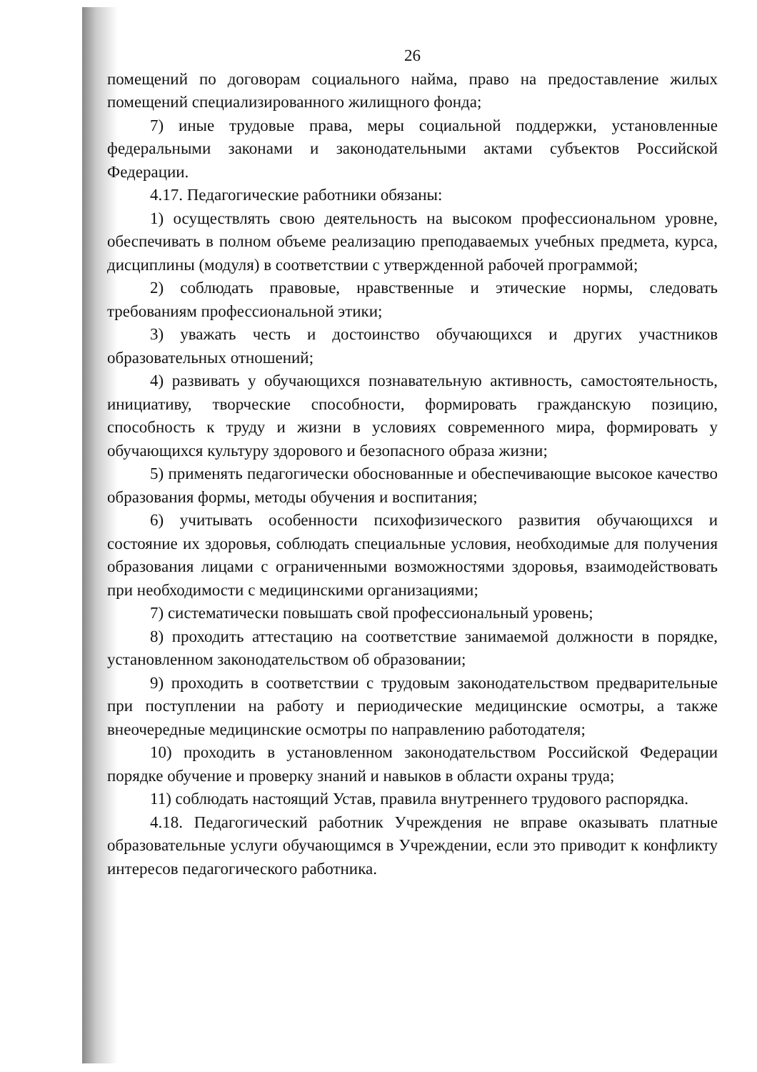26
помещений по договорам социального найма, право на предоставление жилых помещений специализированного жилищного фонда;
7) иные трудовые права, меры социальной поддержки, установленные федеральными законами и законодательными актами субъектов Российской Федерации.
4.17. Педагогические работники обязаны:
1) осуществлять свою деятельность на высоком профессиональном уровне, обеспечивать в полном объеме реализацию преподаваемых учебных предмета, курса, дисциплины (модуля) в соответствии с утвержденной рабочей программой;
2) соблюдать правовые, нравственные и этические нормы, следовать требованиям профессиональной этики;
3) уважать честь и достоинство обучающихся и других участников образовательных отношений;
4) развивать у обучающихся познавательную активность, самостоятельность, инициативу, творческие способности, формировать гражданскую позицию, способность к труду и жизни в условиях современного мира, формировать у обучающихся культуру здорового и безопасного образа жизни;
5) применять педагогически обоснованные и обеспечивающие высокое качество образования формы, методы обучения и воспитания;
6) учитывать особенности психофизического развития обучающихся и состояние их здоровья, соблюдать специальные условия, необходимые для получения образования лицами с ограниченными возможностями здоровья, взаимодействовать при необходимости с медицинскими организациями;
7) систематически повышать свой профессиональный уровень;
8) проходить аттестацию на соответствие занимаемой должности в порядке, установленном законодательством об образовании;
9) проходить в соответствии с трудовым законодательством предварительные при поступлении на работу и периодические медицинские осмотры, а также внеочередные медицинские осмотры по направлению работодателя;
10) проходить в установленном законодательством Российской Федерации порядке обучение и проверку знаний и навыков в области охраны труда;
11) соблюдать настоящий Устав, правила внутреннего трудового распорядка.
4.18. Педагогический работник Учреждения не вправе оказывать платные образовательные услуги обучающимся в Учреждении, если это приводит к конфликту интересов педагогического работника.